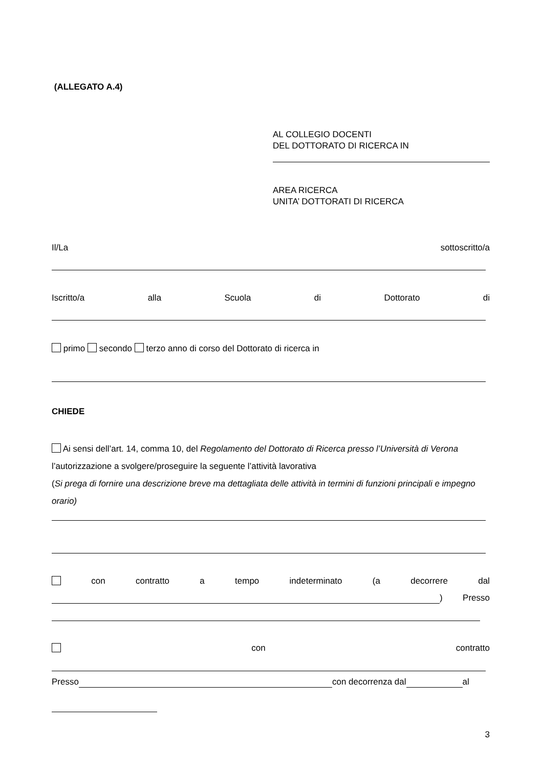(ALLEGATO A.4)
AL COLLEGIO DOCENTI
DEL DOTTORATO DI RICERCA IN
AREA RICERCA
UNITA’ DOTTORATI DI RICERCA
Il/La sottoscritto/a
Iscritto/a alla Scuola di Dottorato di
primo secondo terzo anno di corso del Dottorato di ricerca in
CHIEDE
Ai sensi dell’art. 14, comma 10, del Regolamento del Dottorato di Ricerca presso l’Università di Verona l’autorizzazione a svolgere/proseguire la seguente l’attività lavorativa
(Si prega di fornire una descrizione breve ma dettagliata delle attività in termini di funzioni principali e impegno orario)
con contratto a tempo indeterminato (a decorrere dal
) Presso
con contratto
Presso con decorrenza dal al
3